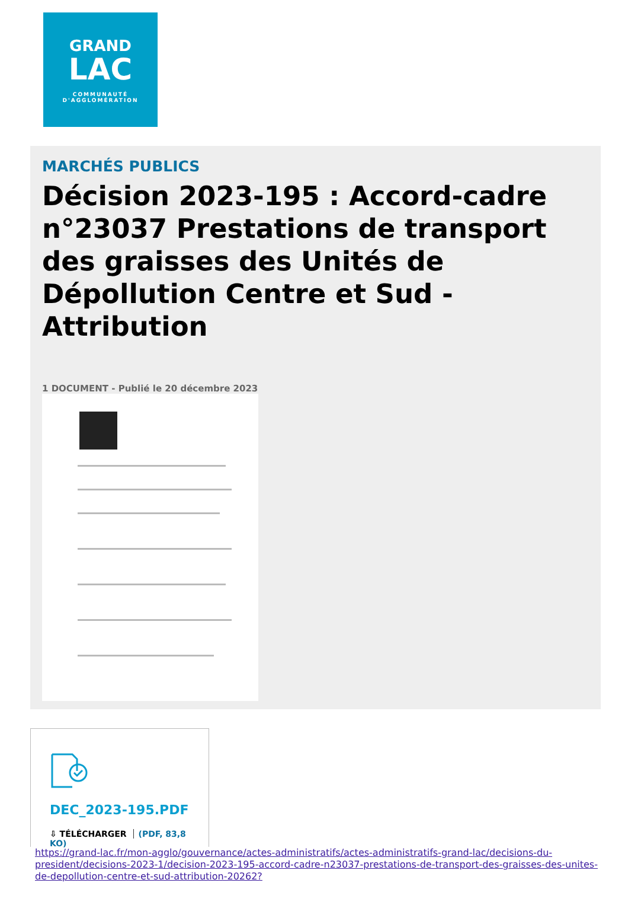GRAND
LAC
COMMUNAUTÉ
D'AGGLOMÉRATION
MARCHÉS PUBLICS
Décision 2023-195 : Accord-cadre n°23037 Prestations de transport des graisses des Unités de Dépollution Centre et Sud - Attribution
1 DOCUMENT - Publié le 20 décembre 2023
DEC_2023-195.PDF
⇩ TÉLÉCHARGER (PDF, 83,8 KO)
https://grand-lac.fr/mon-agglo/gouvernance/actes-administratifs/actes-administratifs-grand-lac/decisions-du-president/decisions-2023-1/decision-2023-195-accord-cadre-n23037-prestations-de-transport-des-graisses-des-unites-de-depollution-centre-et-sud-attribution-20262?